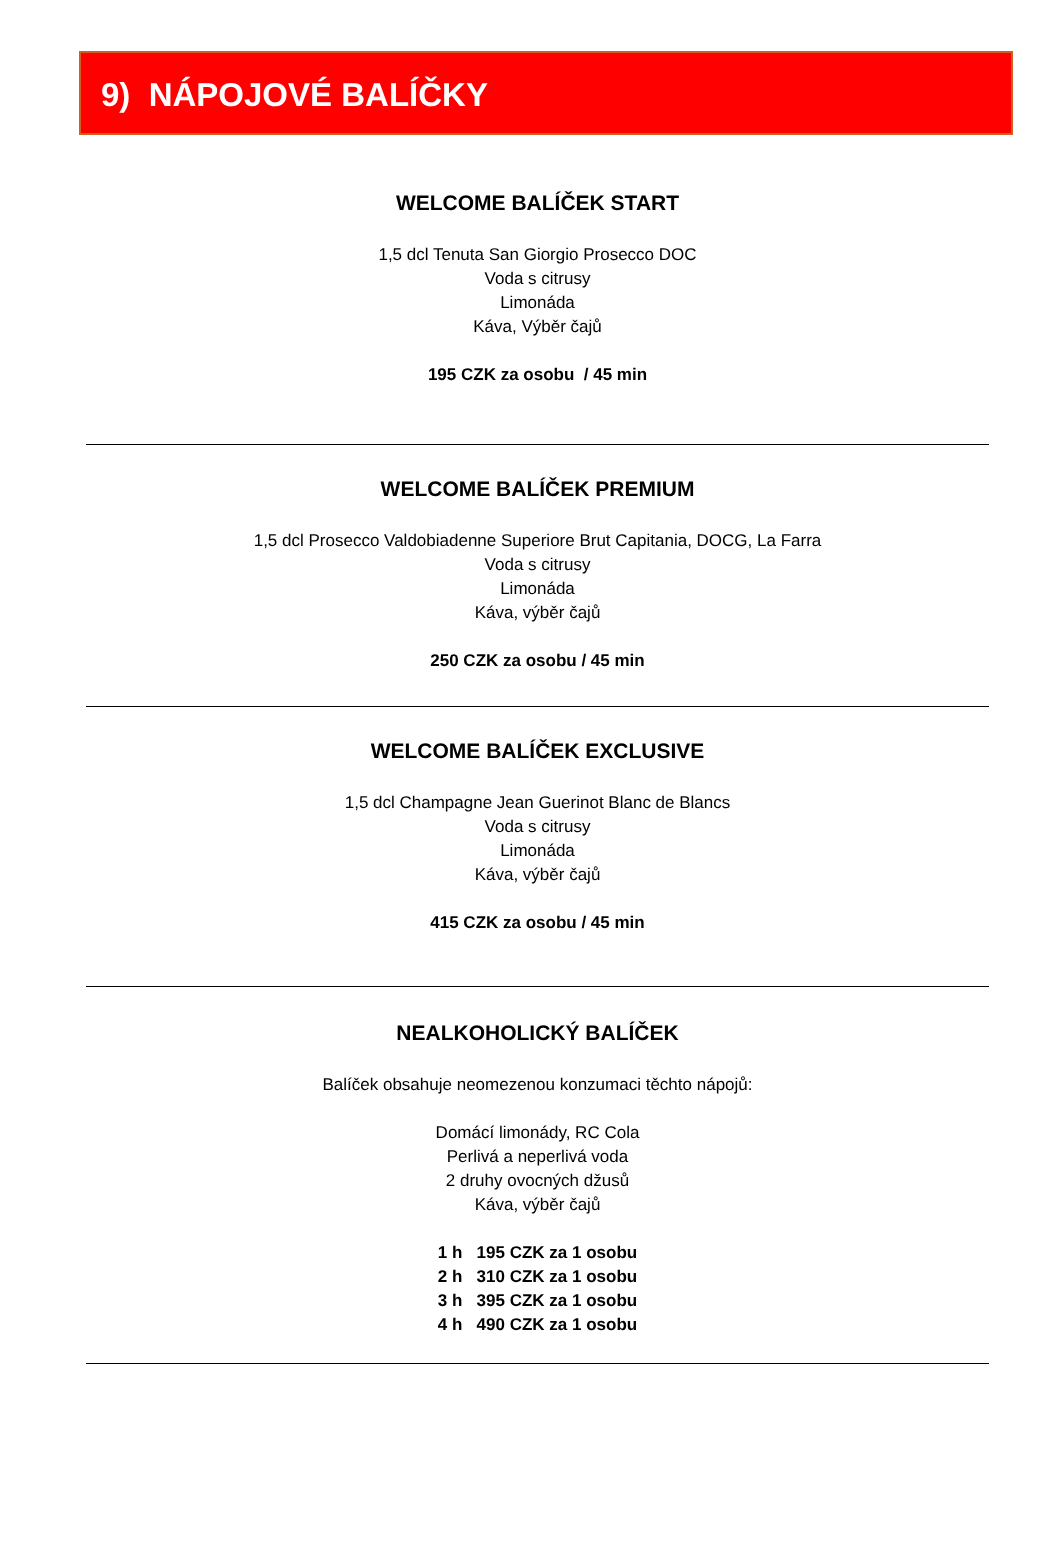9) NÁPOJOVÉ BALÍČKY
WELCOME BALÍČEK START
1,5 dcl Tenuta San Giorgio Prosecco DOC
Voda s citrusy
Limonáda
Káva, Výběr čajů
195 CZK za osobu / 45 min
WELCOME BALÍČEK PREMIUM
1,5 dcl Prosecco Valdobiadenne Superiore Brut Capitania, DOCG, La Farra
Voda s citrusy
Limonáda
Káva, výběr čajů
250 CZK za osobu / 45 min
WELCOME BALÍČEK EXCLUSIVE
1,5 dcl Champagne Jean Guerinot Blanc de Blancs
Voda s citrusy
Limonáda
Káva, výběr čajů
415 CZK za osobu / 45 min
NEALKOHOLICKÝ BALÍČEK
Balíček obsahuje neomezenou konzumaci těchto nápojů:
Domácí limonády, RC Cola
Perlivá a neperlivá voda
2 druhy ovocných džusů
Káva, výběr čajů
1 h 195 CZK za 1 osobu
2 h 310 CZK za 1 osobu
3 h 395 CZK za 1 osobu
4 h 490 CZK za 1 osobu